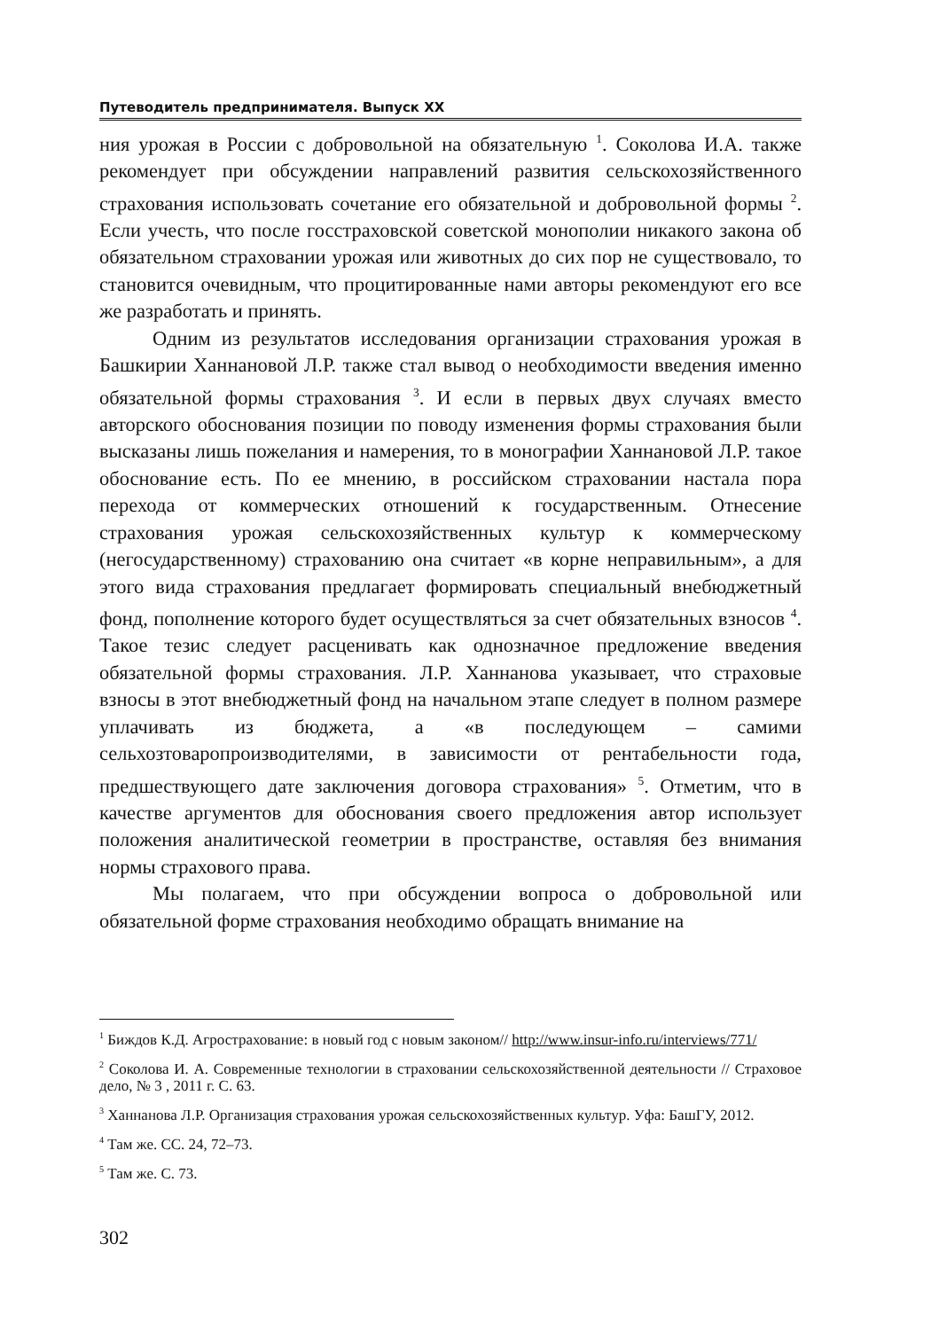Путеводитель предпринимателя. Выпуск XX
ния урожая в России с добровольной на обязательную <sup>1</sup>. Соколова И.А. также рекомендует при обсуждении направлений развития сельскохозяйственного страхования использовать сочетание его обязательной и добровольной формы <sup>2</sup>. Если учесть, что после госстраховской советской монополии никакого закона об обязательном страховании урожая или животных до сих пор не существовало, то становится очевидным, что процитированные нами авторы рекомендуют его все же разработать и принять.
Одним из результатов исследования организации страхования урожая в Башкирии Ханнановой Л.Р. также стал вывод о необходимости введения именно обязательной формы страхования <sup>3</sup>. И если в первых двух случаях вместо авторского обоснования позиции по поводу изменения формы страхования были высказаны лишь пожелания и намерения, то в монографии Ханнановой Л.Р. такое обоснование есть. По ее мнению, в российском страховании настала пора перехода от коммерческих отношений к государственным. Отнесение страхования урожая сельскохозяйственных культур к коммерческому (негосударственному) страхованию она считает «в корне неправильным», а для этого вида страхования предлагает формировать специальный внебюджетный фонд, пополнение которого будет осуществляться за счет обязательных взносов <sup>4</sup>. Такое тезис следует расценивать как однозначное предложение введения обязательной формы страхования. Л.Р. Ханнанова указывает, что страховые взносы в этот внебюджетный фонд на начальном этапе следует в полном размере уплачивать из бюджета, а «в последующем – самими сельхозтоваропроизводителями, в зависимости от рентабельности года, предшествующего дате заключения договора страхования» <sup>5</sup>. Отметим, что в качестве аргументов для обоснования своего предложения автор использует положения аналитической геометрии в пространстве, оставляя без внимания нормы страхового права.
Мы полагаем, что при обсуждении вопроса о добровольной или обязательной форме страхования необходимо обращать внимание на
<sup>1</sup> Биждов К.Д. Агрострахование: в новый год с новым законом// http://www.insur-info.ru/interviews/771/
<sup>2</sup> Соколова И. А. Современные технологии в страховании сельскохозяйственной деятельности // Страховое дело, № 3 , 2011 г. С. 63.
<sup>3</sup> Ханнанова Л.Р. Организация страхования урожая сельскохозяйственных культур. Уфа: БашГУ, 2012.
<sup>4</sup> Там же. СС. 24, 72–73.
<sup>5</sup> Там же. С. 73.
302